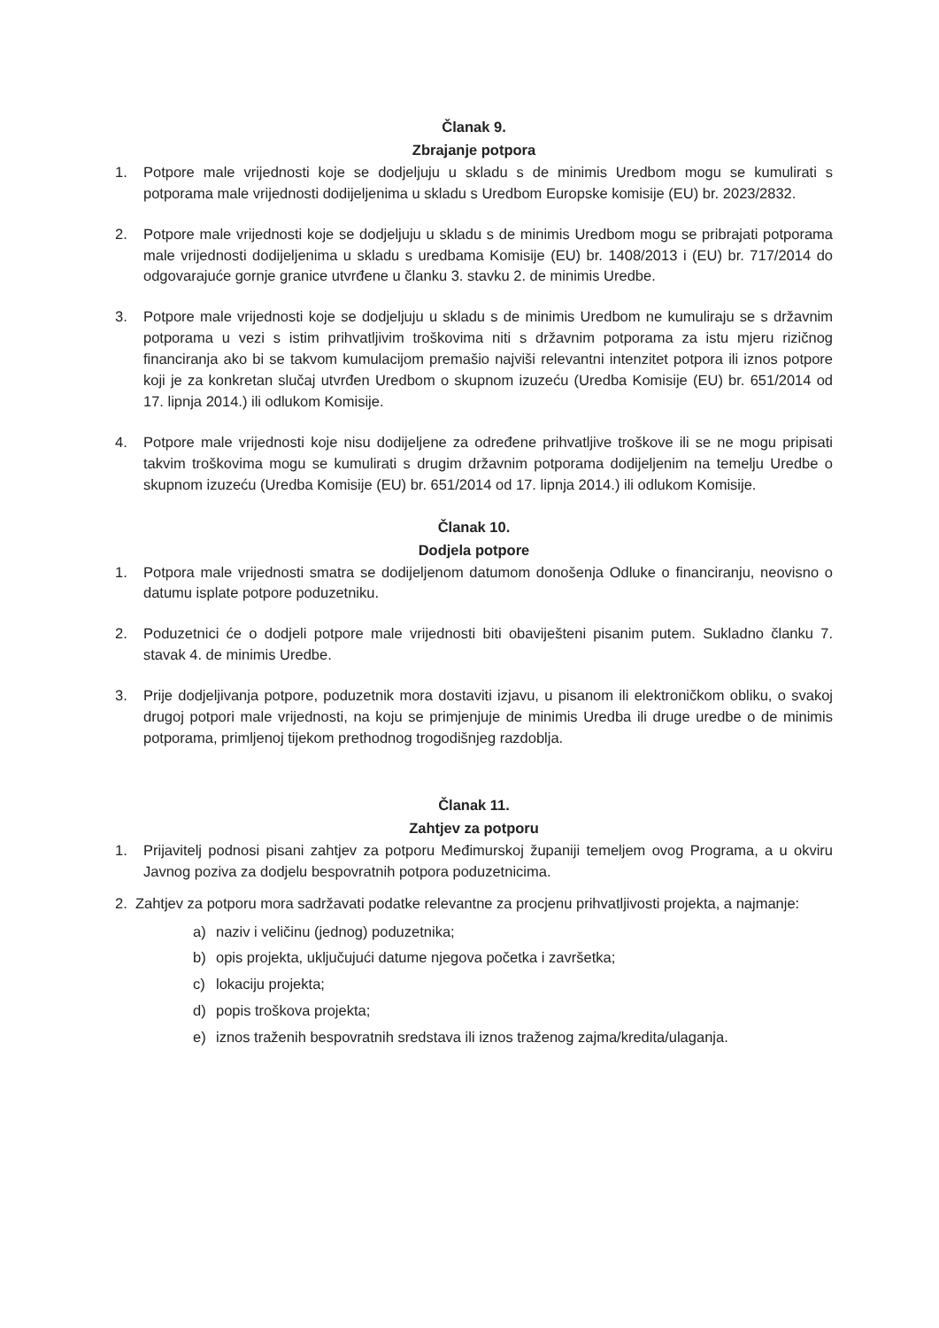Članak 9.
Zbrajanje potpora
1. Potpore male vrijednosti koje se dodjeljuju u skladu s de minimis Uredbom mogu se kumulirati s potporama male vrijednosti dodijeljenima u skladu s Uredbom Europske komisije (EU) br. 2023/2832.
2. Potpore male vrijednosti koje se dodjeljuju u skladu s de minimis Uredbom mogu se pribrajati potporama male vrijednosti dodijeljenima u skladu s uredbama Komisije (EU) br. 1408/2013 i (EU) br. 717/2014 do odgovarajuće gornje granice utvrđene u članku 3. stavku 2. de minimis Uredbe.
3. Potpore male vrijednosti koje se dodjeljuju u skladu s de minimis Uredbom ne kumuliraju se s državnim potporama u vezi s istim prihvatljivim troškovima niti s državnim potporama za istu mjeru rizičnog financiranja ako bi se takvom kumulacijom premašio najviši relevantni intenzitet potpora ili iznos potpore koji je za konkretan slučaj utvrđen Uredbom o skupnom izuzeću (Uredba Komisije (EU) br. 651/2014 od 17. lipnja 2014.) ili odlukom Komisije.
4. Potpore male vrijednosti koje nisu dodijeljene za određene prihvatljive troškove ili se ne mogu pripisati takvim troškovima mogu se kumulirati s drugim državnim potporama dodijeljenim na temelju Uredbe o skupnom izuzeću (Uredba Komisije (EU) br. 651/2014 od 17. lipnja 2014.) ili odlukom Komisije.
Članak 10.
Dodjela potpore
1. Potpora male vrijednosti smatra se dodijeljenom datumom donošenja Odluke o financiranju, neovisno o datumu isplate potpore poduzetniku.
2. Poduzetnici će o dodjeli potpore male vrijednosti biti obaviješteni pisanim putem. Sukladno članku 7. stavak 4. de minimis Uredbe.
3. Prije dodjeljivanja potpore, poduzetnik mora dostaviti izjavu, u pisanom ili elektroničkom obliku, o svakoj drugoj potpori male vrijednosti, na koju se primjenjuje de minimis Uredba ili druge uredbe o de minimis potporama, primljenoj tijekom prethodnog trogodišnjeg razdoblja.
Članak 11.
Zahtjev za potporu
1. Prijavitelj podnosi pisani zahtjev za potporu Međimurskoj županiji temeljem ovog Programa, a u okviru Javnog poziva za dodjelu bespovratnih potpora poduzetnicima.
2. Zahtjev za potporu mora sadržavati podatke relevantne za procjenu prihvatljivosti projekta, a najmanje:
a) naziv i veličinu (jednog) poduzetnika;
b) opis projekta, uključujući datume njegova početka i završetka;
c) lokaciju projekta;
d) popis troškova projekta;
e) iznos traženih bespovratnih sredstava ili iznos traženog zajma/kredita/ulaganja.